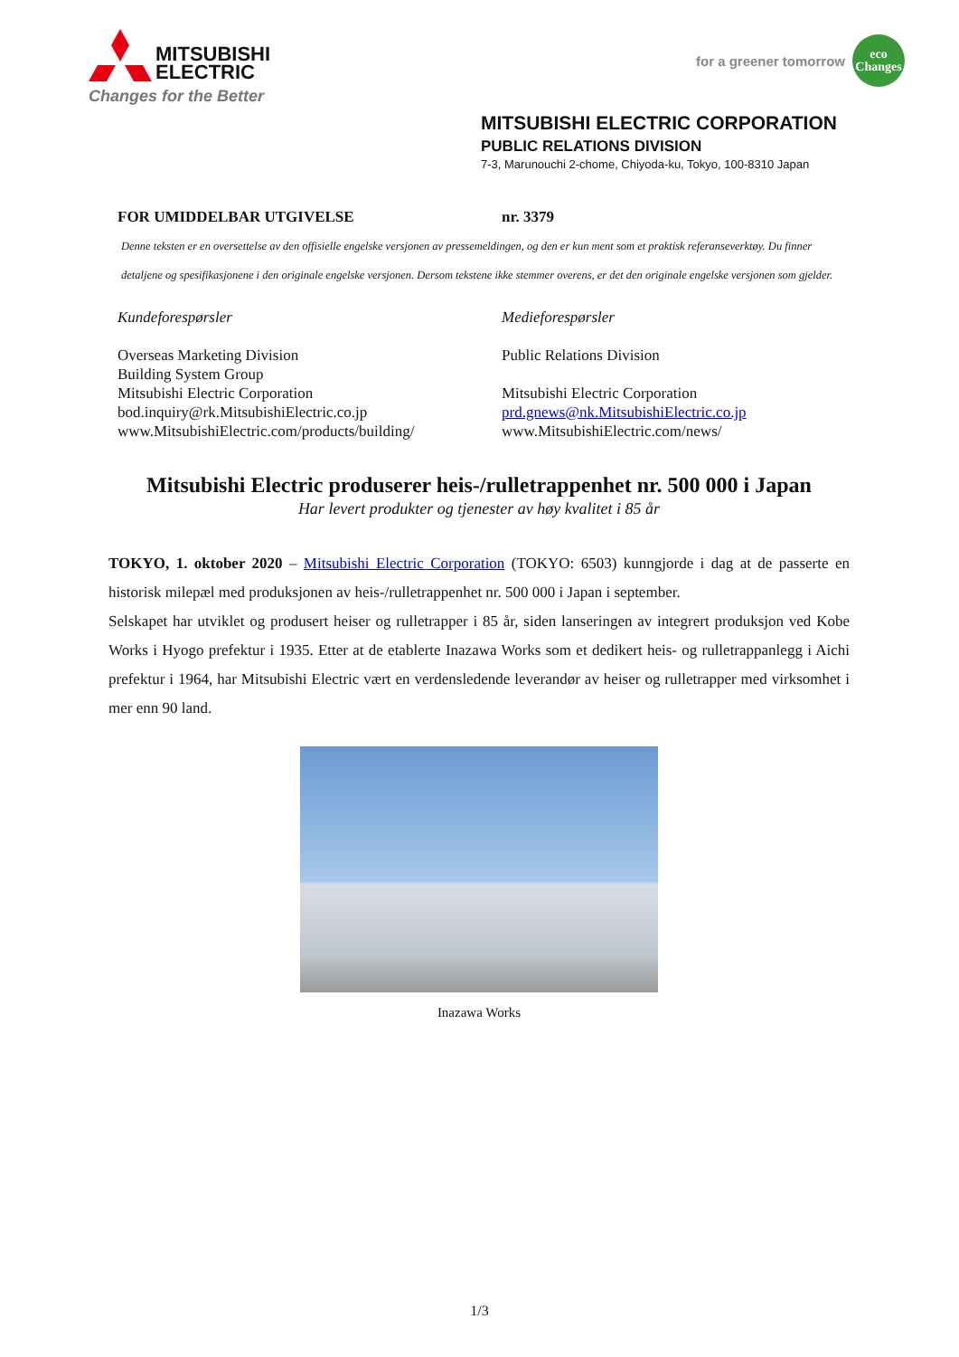MITSUBISHI
ELECTRIC
Changes for the Better
for a greener tomorrow
eco
Changes
MITSUBISHI ELECTRIC CORPORATION
PUBLIC RELATIONS DIVISION
7-3, Marunouchi 2-chome, Chiyoda-ku, Tokyo, 100-8310 Japan
FOR UMIDDELBAR UTGIVELSE nr. 3379
Denne teksten er en oversettelse av den offisielle engelske versjonen av pressemeldingen, og den er kun ment som et praktisk referanseverktøy. Du finner detaljene og spesifikasjonene i den originale engelske versjonen. Dersom tekstene ikke stemmer overens, er det den originale engelske versjonen som gjelder.
Kundeforespørsler
Overseas Marketing Division
Building System Group
Mitsubishi Electric Corporation
bod.inquiry@rk.MitsubishiElectric.co.jp
www.MitsubishiElectric.com/products/building/
Medieforespørsler
Public Relations Division
Mitsubishi Electric Corporation
prd.gnews@nk.MitsubishiElectric.co.jp
www.MitsubishiElectric.com/news/
Mitsubishi Electric produserer heis-/rulletrappenhet nr. 500 000 i Japan
Har levert produkter og tjenester av høy kvalitet i 85 år
TOKYO, 1. oktober 2020 – Mitsubishi Electric Corporation (TOKYO: 6503) kunngjorde i dag at de passerte en historisk milepæl med produksjonen av heis-/rulletrappenhet nr. 500 000 i Japan i september.
Selskapet har utviklet og produsert heiser og rulletrapper i 85 år, siden lanseringen av integrert produksjon ved Kobe Works i Hyogo prefektur i 1935. Etter at de etablerte Inazawa Works som et dedikert heis- og rulletrappanlegg i Aichi prefektur i 1964, har Mitsubishi Electric vært en verdensledende leverandør av heiser og rulletrapper med virksomhet i mer enn 90 land.
Inazawa Works
1/3